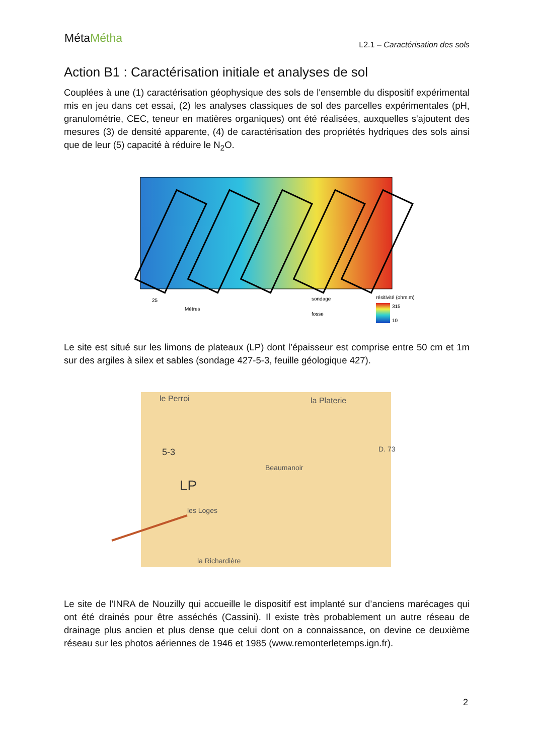MétaMétha
L2.1 – Caractérisation des sols
Action B1 : Caractérisation initiale et analyses de sol
Couplées à une (1) caractérisation géophysique des sols de l'ensemble du dispositif expérimental mis en jeu dans cet essai, (2) les analyses classiques de sol des parcelles expérimentales (pH, granulométrie, CEC, teneur en matières organiques) ont été réalisées, auxquelles s'ajoutent des mesures (3) de densité apparente, (4) de caractérisation des propriétés hydriques des sols ainsi que de leur (5) capacité à réduire le N<sub>2</sub>O.
25
Mètres
sondage
fosse
résitivité (ohm.m)
315
10
Le site est situé sur les limons de plateaux (LP) dont l’épaisseur est comprise entre 50 cm et 1m sur des argiles à silex et sables (sondage 427-5-3, feuille géologique 427).
le Perroi
la Platerie
5-3
LP
les Loges
Beaumanoir
D. 73
la Richardière
Le site de l’INRA de Nouzilly qui accueille le dispositif est implanté sur d’anciens marécages qui ont été drainés pour être asséchés (Cassini). Il existe très probablement un autre réseau de drainage plus ancien et plus dense que celui dont on a connaissance, on devine ce deuxième réseau sur les photos aériennes de 1946 et 1985 (www.remonterletemps.ign.fr).
2